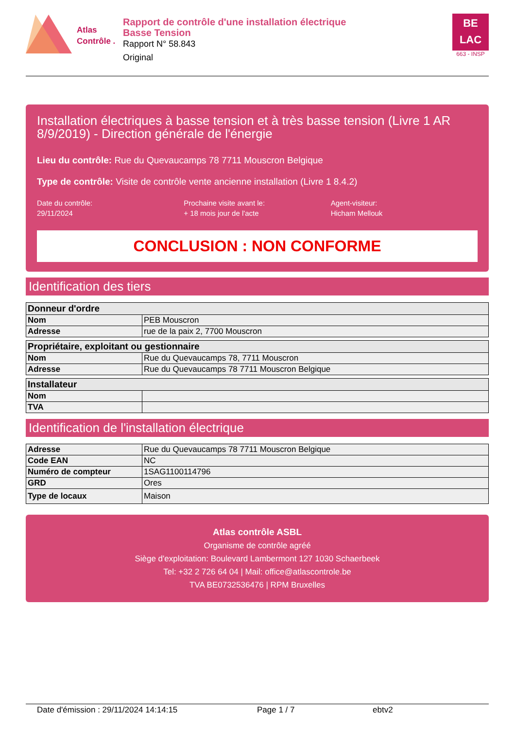Atlas
Contrôle .
Rapport de contrôle d'une installation électrique
Basse Tension
Rapport N° 58.843
Original
BE
LAC
663 - INSP
Installation électriques à basse tension et à très basse tension (Livre 1 AR 8/9/2019) - Direction générale de l'énergie
Lieu du contrôle: Rue du Quevaucamps 78 7711 Mouscron Belgique
Type de contrôle: Visite de contrôle vente ancienne installation (Livre 1 8.4.2)
Date du contrôle:
29/11/2024
Prochaine visite avant le:
+ 18 mois jour de l'acte
Agent-visiteur:
Hicham Mellouk
CONCLUSION : NON CONFORME
Identification des tiers
| Donneur d'ordre | |
| --- | --- |
| Nom | PEB Mouscron |
| Adresse | rue de la paix 2, 7700 Mouscron |
| Propriétaire, exploitant ou gestionnaire | |
| --- | --- |
| Nom | Rue du Quevaucamps 78, 7711 Mouscron |
| Adresse | Rue du Quevaucamps 78 7711 Mouscron Belgique |
| Installateur | |
| --- | --- |
| Nom | |
| TVA | |
Identification de l'installation électrique
| Adresse | Rue du Quevaucamps 78 7711 Mouscron Belgique |
| Code EAN | NC |
| Numéro de compteur | 1SAG1100114796 |
| GRD | Ores |
| Type de locaux | Maison |
Atlas contrôle ASBL
Organisme de contrôle agréé
Siège d'exploitation: Boulevard Lambermont 127 1030 Schaerbeek
Tel: +32 2 726 64 04 | Mail: office@atlascontrole.be
TVA BE0732536476 | RPM Bruxelles
Date d'émission : 29/11/2024 14:14:15 Page 1 / 7 ebtv2